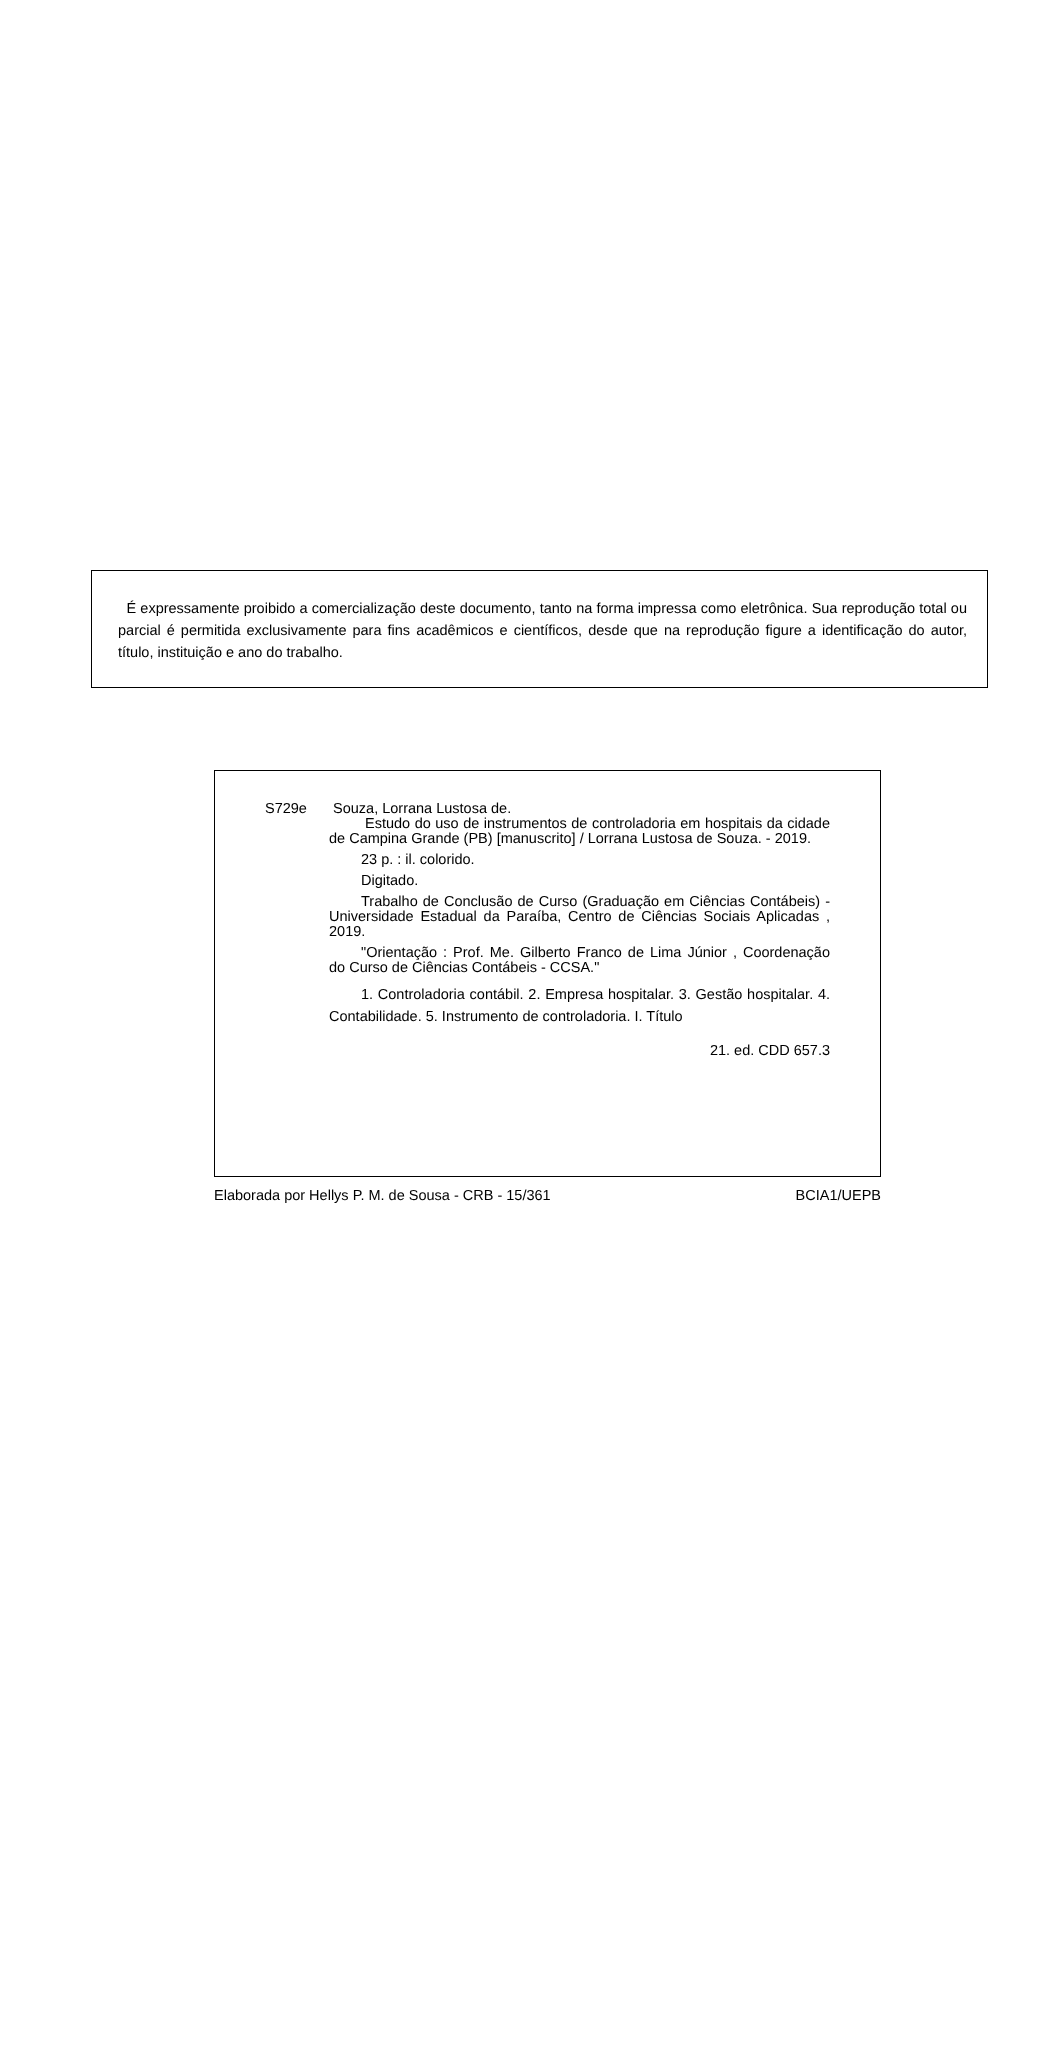É expressamente proibido a comercialização deste documento, tanto na forma impressa como eletrônica. Sua reprodução total ou parcial é permitida exclusivamente para fins acadêmicos e científicos, desde que na reprodução figure a identificação do autor, título, instituição e ano do trabalho.
S729e Souza, Lorrana Lustosa de.
Estudo do uso de instrumentos de controladoria em hospitais da cidade de Campina Grande (PB) [manuscrito] / Lorrana Lustosa de Souza. - 2019.
23 p. : il. colorido.
Digitado.
Trabalho de Conclusão de Curso (Graduação em Ciências Contábeis) - Universidade Estadual da Paraíba, Centro de Ciências Sociais Aplicadas , 2019.
"Orientação : Prof. Me. Gilberto Franco de Lima Júnior , Coordenação do Curso de Ciências Contábeis - CCSA."
1. Controladoria contábil. 2. Empresa hospitalar. 3. Gestão hospitalar. 4. Contabilidade. 5. Instrumento de controladoria. I. Título
21. ed. CDD 657.3
Elaborada por Hellys P. M. de Sousa - CRB - 15/361 BCIA1/UEPB